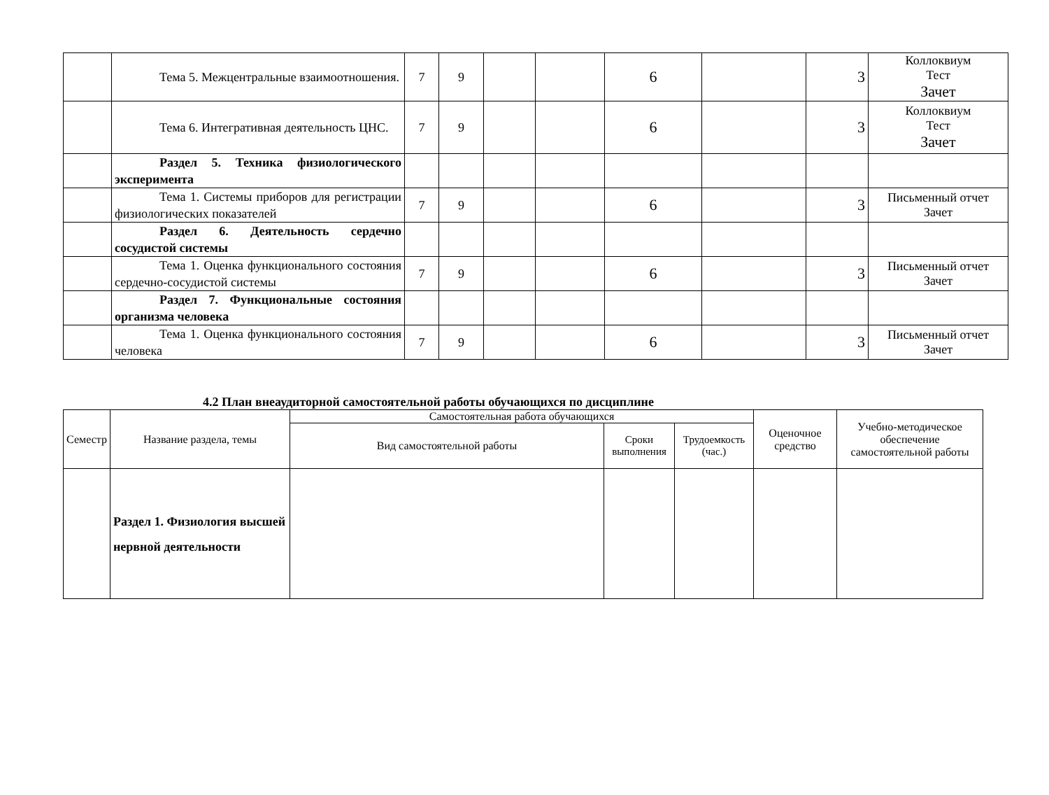| | Тема 5. Межцентральные взаимоотношения. | 7 | 9 | | | 6 | | 3 | Коллоквиум Тест Зачет |
| | Тема 6. Интегративная деятельность ЦНС. | 7 | 9 | | | 6 | | 3 | Коллоквиум Тест Зачет |
| | Раздел 5. Техника физиологического эксперимента | | | | | | | | |
| | Тема 1. Системы приборов для регистрации физиологических показателей | 7 | 9 | | | 6 | | 3 | Письменный отчет Зачет |
| | Раздел 6. Деятельность сердечно сосудистой системы | | | | | | | | |
| | Тема 1. Оценка функционального состояния сердечно-сосудистой системы | 7 | 9 | | | 6 | | 3 | Письменный отчет Зачет |
| | Раздел 7. Функциональные состояния организма человека | | | | | | | | |
| | Тема 1. Оценка функционального состояния человека | 7 | 9 | | | 6 | | 3 | Письменный отчет Зачет |
4.2 План внеаудиторной самостоятельной работы обучающихся по дисциплине
| Семестр | Название раздела, темы | Самостоятельная работа обучающихся | | | Оценочное средство | Учебно-методическое обеспечение самостоятельной работы |
| --- | --- | --- | --- | --- | --- | --- |
| | | Вид самостоятельной работы | Сроки выполнения | Трудоемкость (час.) | | |
| | Раздел 1. Физиология высшей нервной деятельности | | | | | |